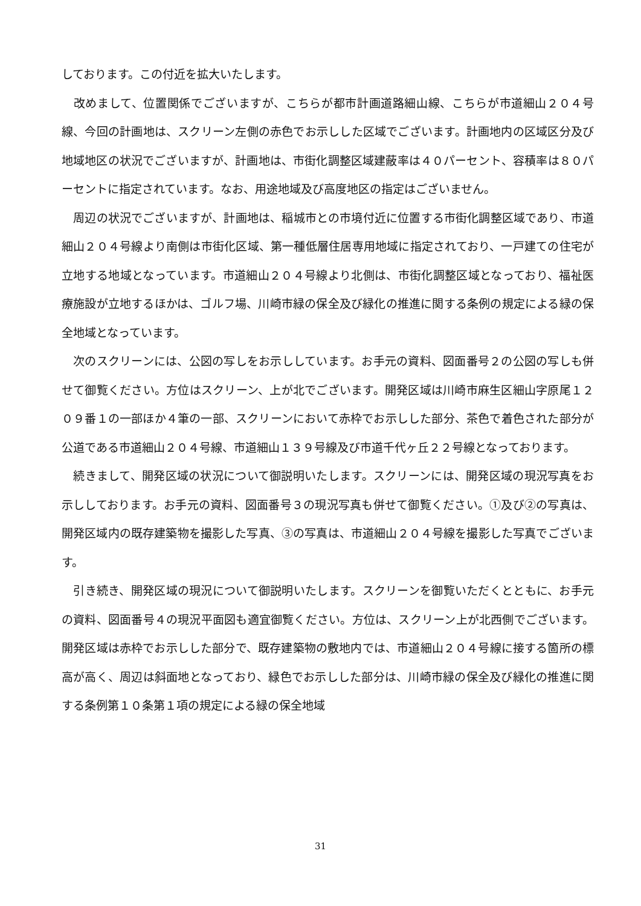しております。この付近を拡大いたします。
　改めまして、位置関係でございますが、こちらが都市計画道路細山線、こちらが市道細山２０４号線、今回の計画地は、スクリーン左側の赤色でお示しした区域でございます。計画地内の区域区分及び地域地区の状況でございますが、計画地は、市街化調整区域建蔽率は４０パーセント、容積率は８０パーセントに指定されています。なお、用途地域及び高度地区の指定はございません。
　周辺の状況でございますが、計画地は、稲城市との市境付近に位置する市街化調整区域であり、市道細山２０４号線より南側は市街化区域、第一種低層住居専用地域に指定されており、一戸建ての住宅が立地する地域となっています。市道細山２０４号線より北側は、市街化調整区域となっており、福祉医療施設が立地するほかは、ゴルフ場、川崎市緑の保全及び緑化の推進に関する条例の規定による緑の保全地域となっています。
　次のスクリーンには、公図の写しをお示ししています。お手元の資料、図面番号２の公図の写しも併せて御覧ください。方位はスクリーン、上が北でございます。開発区域は川崎市麻生区細山字原尾１２０９番１の一部ほか４筆の一部、スクリーンにおいて赤枠でお示しした部分、茶色で着色された部分が公道である市道細山２０４号線、市道細山１３９号線及び市道千代ヶ丘２２号線となっております。
　続きまして、開発区域の状況について御説明いたします。スクリーンには、開発区域の現況写真をお示ししております。お手元の資料、図面番号３の現況写真も併せて御覧ください。①及び②の写真は、開発区域内の既存建築物を撮影した写真、③の写真は、市道細山２０４号線を撮影した写真でございます。
　引き続き、開発区域の現況について御説明いたします。スクリーンを御覧いただくとともに、お手元の資料、図面番号４の現況平面図も適宜御覧ください。方位は、スクリーン上が北西側でございます。開発区域は赤枠でお示しした部分で、既存建築物の敷地内では、市道細山２０４号線に接する箇所の標高が高く、周辺は斜面地となっており、緑色でお示しした部分は、川崎市緑の保全及び緑化の推進に関する条例第１０条第１項の規定による緑の保全地域
31